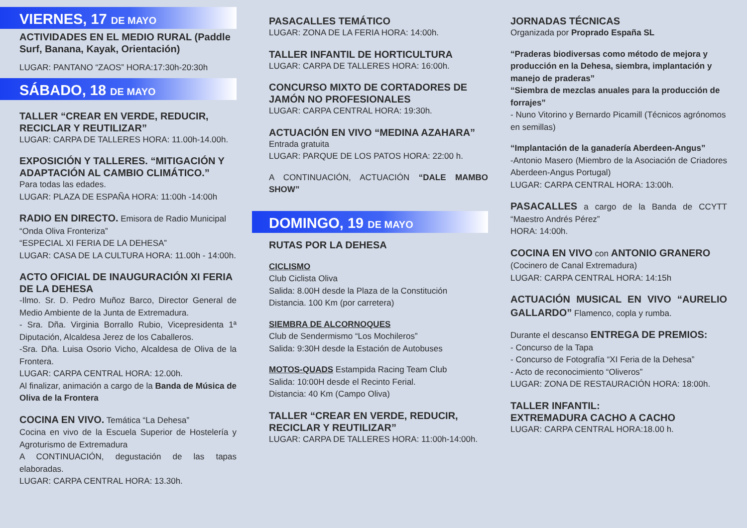VIERNES, 17 DE MAYO
ACTIVIDADES EN EL MEDIO RURAL (Paddle Surf, Banana, Kayak, Orientación)
LUGAR: PANTANO “ZAOS” HORA:17:30h-20:30h
SÁBADO, 18 DE MAYO
TALLER “CREAR EN VERDE, REDUCIR, RECICLAR Y REUTILIZAR”
LUGAR: CARPA DE TALLERES HORA: 11.00h-14.00h.
EXPOSICIÓN Y TALLERES. “MITIGACIÓN Y ADAPTACIÓN AL CAMBIO CLIMÁTICO.”
Para todas las edades.
LUGAR: PLAZA DE ESPAÑA HORA: 11:00h -14:00h
RADIO EN DIRECTO. Emisora de Radio Municipal “Onda Oliva Fronteriza”
“ESPECIAL XI FERIA DE LA DEHESA”
LUGAR: CASA DE LA CULTURA HORA: 11.00h - 14:00h.
ACTO OFICIAL DE INAUGURACIÓN XI FERIA DE LA DEHESA
-Ilmo. Sr. D. Pedro Muñoz Barco, Director General de Medio Ambiente de la Junta de Extremadura.
- Sra. Dña. Virginia Borrallo Rubio, Vicepresidenta 1ª Diputación, Alcaldesa Jerez de los Caballeros.
-Sra. Dña. Luisa Osorio Vicho, Alcaldesa de Oliva de la Frontera.
LUGAR: CARPA CENTRAL HORA: 12.00h.
Al finalizar, animación a cargo de la Banda de Música de Oliva de la Frontera
COCINA EN VIVO. Temática “La Dehesa”
Cocina en vivo de la Escuela Superior de Hostelería y Agroturismo de Extremadura
A CONTINUACIÓN, degustación de las tapas elaboradas.
LUGAR: CARPA CENTRAL HORA: 13.30h.
PASACALLES TEMÁTICO
LUGAR: ZONA DE LA FERIA HORA: 14:00h.
TALLER INFANTIL DE HORTICULTURA
LUGAR: CARPA DE TALLERES HORA: 16:00h.
CONCURSO MIXTO DE CORTADORES DE JAMÓN NO PROFESIONALES
LUGAR: CARPA CENTRAL HORA: 19:30h.
ACTUACIÓN EN VIVO “MEDINA AZAHARA”
Entrada gratuita
LUGAR: PARQUE DE LOS PATOS HORA: 22:00 h.
A CONTINUACIÓN, ACTUACIÓN “DALE MAMBO SHOW”
DOMINGO, 19 DE MAYO
RUTAS POR LA DEHESA
CICLISMO
Club Ciclista Oliva
Salida: 8.00H desde la Plaza de la Constitución
Distancia. 100 Km (por carretera)
SIEMBRA DE ALCORNOQUES
Club de Sendermismo “Los Mochileros”
Salida: 9:30H desde la Estación de Autobuses
MOTOS-QUADS Estampida Racing Team Club
Salida: 10:00H desde el Recinto Ferial.
Distancia: 40 Km (Campo Oliva)
TALLER “CREAR EN VERDE, REDUCIR, RECICLAR Y REUTILIZAR”
LUGAR: CARPA DE TALLERES HORA: 11:00h-14:00h.
JORNADAS TÉCNICAS
Organizada por Proprado España SL
“Praderas biodiversas como método de mejora y producción en la Dehesa, siembra, implantación y manejo de praderas”
“Siembra de mezclas anuales para la producción de forrajes”
- Nuno Vitorino y Bernardo Picamill (Técnicos agrónomos en semillas)
“Implantación de la ganadería Aberdeen-Angus”
-Antonio Masero (Miembro de la Asociación de Criadores Aberdeen-Angus Portugal)
LUGAR: CARPA CENTRAL HORA: 13:00h.
PASACALLES a cargo de la Banda de CCYTT “Maestro Andrés Pérez”
HORA: 14:00h.
COCINA EN VIVO con ANTONIO GRANERO
(Cocinero de Canal Extremadura)
LUGAR: CARPA CENTRAL HORA: 14:15h
ACTUACIÓN MUSICAL EN VIVO “AURELIO GALLARDO” Flamenco, copla y rumba.
Durante el descanso ENTREGA DE PREMIOS:
- Concurso de la Tapa
- Concurso de Fotografía “XI Feria de la Dehesa”
- Acto de reconocimiento “Oliveros”
LUGAR: ZONA DE RESTAURACIÓN HORA: 18:00h.
TALLER INFANTIL:
EXTREMADURA CACHO A CACHO
LUGAR: CARPA CENTRAL HORA:18.00 h.